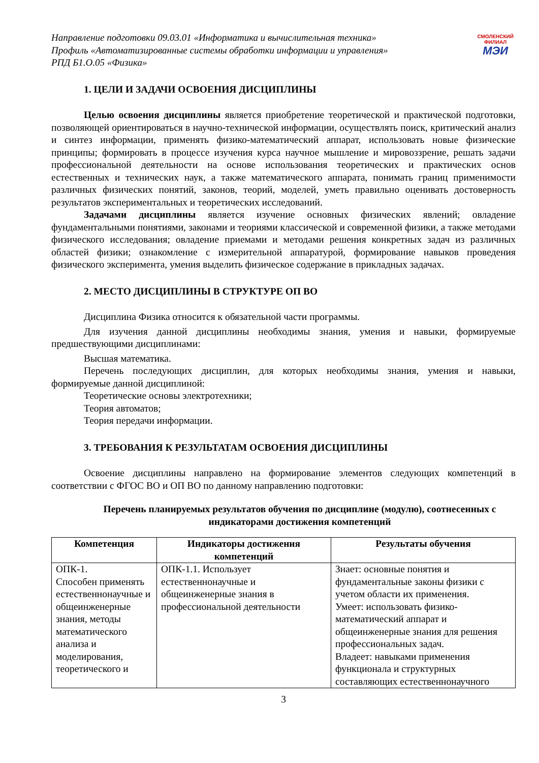СМОЛЕНСКИЙ
ФИЛИАЛ
МЭИ
Направление подготовки 09.03.01 «Информатика и вычислительная техника»
Профиль «Автоматизированные системы обработки информации и управления»
РПД Б1.О.05 «Физика»
1. ЦЕЛИ И ЗАДАЧИ ОСВОЕНИЯ ДИСЦИПЛИНЫ
Целью освоения дисциплины является приобретение теоретической и практической подготовки, позволяющей ориентироваться в научно-технической информации, осуществлять поиск, критический анализ и синтез информации, применять физико-математический аппарат, использовать новые физические принципы; формировать в процессе изучения курса научное мышление и мировоззрение, решать задачи профессиональной деятельности на основе использования теоретических и практических основ естественных и технических наук, а также математического аппарата, понимать границ применимости различных физических понятий, законов, теорий, моделей, уметь правильно оценивать достоверность результатов экспериментальных и теоретических исследований.
Задачами дисциплины является изучение основных физических явлений; овладение фундаментальными понятиями, законами и теориями классической и современной физики, а также методами физического исследования; овладение приемами и методами решения конкретных задач из различных областей физики; ознакомление с измерительной аппаратурой, формирование навыков проведения физического эксперимента, умения выделить физическое содержание в прикладных задачах.
2. МЕСТО ДИСЦИПЛИНЫ В СТРУКТУРЕ ОП ВО
Дисциплина Физика относится к обязательной части программы.
Для изучения данной дисциплины необходимы знания, умения и навыки, формируемые предшествующими дисциплинами:
Высшая математика.
Перечень последующих дисциплин, для которых необходимы знания, умения и навыки, формируемые данной дисциплиной:
Теоретические основы электротехники;
Теория автоматов;
Теория передачи информации.
3. ТРЕБОВАНИЯ К РЕЗУЛЬТАТАМ ОСВОЕНИЯ ДИСЦИПЛИНЫ
Освоение дисциплины направлено на формирование элементов следующих компетенций в соответствии с ФГОС ВО и ОП ВО по данному направлению подготовки:
Перечень планируемых результатов обучения по дисциплине (модулю), соотнесенных с индикаторами достижения компетенций
| Компетенция | Индикаторы достижения компетенций | Результаты обучения |
| --- | --- | --- |
| ОПК-1. Способен применять естественнонаучные и общеинженерные знания, методы математического анализа и моделирования, теоретического и | ОПК-1.1. Использует естественнонаучные и общеинженерные знания в профессиональной деятельности | Знает: основные понятия и фундаментальные законы физики с учетом области их применения. Умеет: использовать физико-математический аппарат и общеинженерные знания для решения профессиональных задач. Владеет: навыками применения функционала и структурных составляющих естественнонаучного |
3